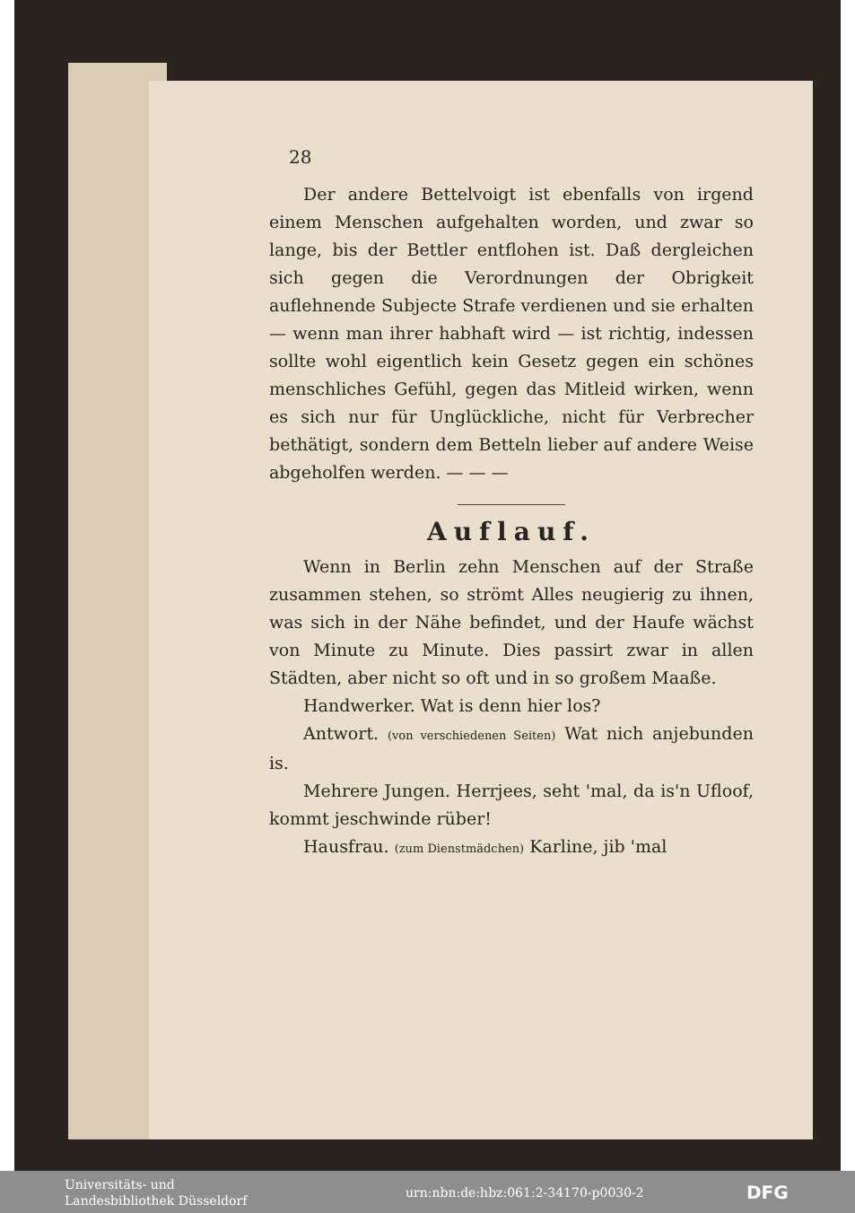28
Der andere Bettelvoigt ist ebenfalls von irgend einem Menschen aufgehalten worden, und zwar so lange, bis der Bettler entflohen ist. Daß dergleichen sich gegen die Verordnungen der Obrigkeit auflehnende Subjecte Strafe verdienen und sie erhalten — wenn man ihrer habhaft wird — ist richtig, indessen sollte wohl eigentlich kein Gesetz gegen ein schönes menschliches Gefühl, gegen das Mitleid wirken, wenn es sich nur für Unglückliche, nicht für Verbrecher bethätigt, sondern dem Betteln lieber auf andere Weise abgeholfen werden. — — —
Auflauf.
Wenn in Berlin zehn Menschen auf der Straße zusammen stehen, so strömt Alles neugierig zu ihnen, was sich in der Nähe befindet, und der Haufe wächst von Minute zu Minute. Dies passirt zwar in allen Städten, aber nicht so oft und in so großem Maaße.
Handwerker. Wat is denn hier los?
Antwort. (von verschiedenen Seiten) Wat nich anjebunden is.
Mehrere Jungen. Herrjees, seht 'mal, da is'n Ufloof, kommt jeschwinde rüber!
Hausfrau. (zum Dienstmädchen) Karline, jib 'mal
Universitäts- und
Landesbibliothek Düsseldorf
urn:nbn:de:hbz:061:2-34170-p0030-2
DFG